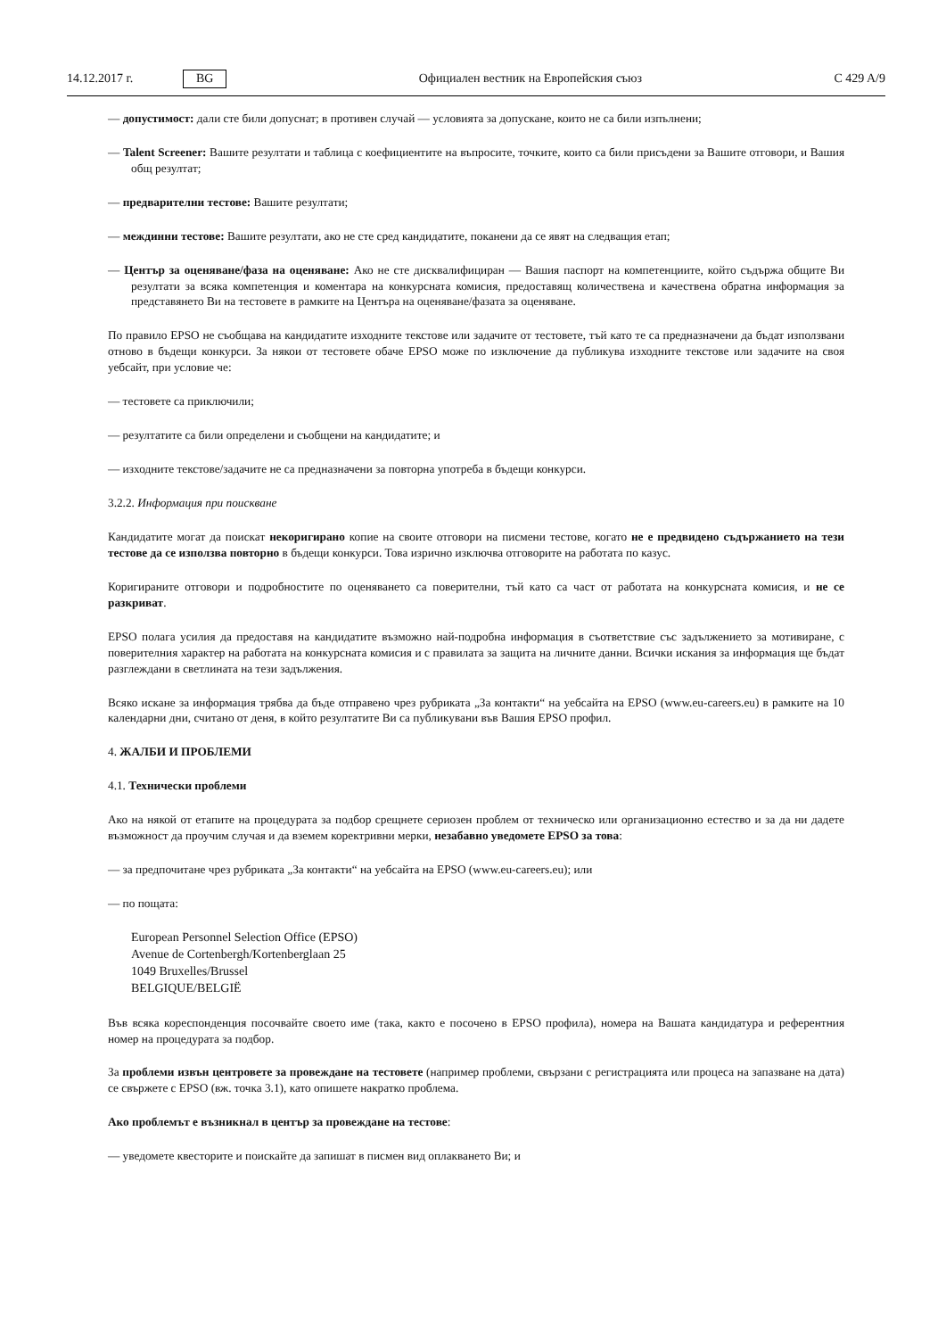14.12.2017 г. BG Официален вестник на Европейския съюз C 429 A/9
— допустимост: дали сте били допуснат; в противен случай — условията за допускане, които не са били изпълнени;
— Talent Screener: Вашите резултати и таблица с коефициентите на въпросите, точките, които са били присъдени за Вашите отговори, и Вашия общ резултат;
— предварителни тестове: Вашите резултати;
— междинни тестове: Вашите резултати, ако не сте сред кандидатите, поканени да се явят на следващия етап;
— Център за оценяване/фаза на оценяване: Ако не сте дисквалифициран — Вашия паспорт на компетенциите, който съдържа общите Ви резултати за всяка компетенция и коментара на конкурсната комисия, предоставящ количествена и качествена обратна информация за представянето Ви на тестовете в рамките на Центъра на оценяване/фазата за оценяване.
По правило EPSO не съобщава на кандидатите изходните текстове или задачите от тестовете, тъй като те са предназначени да бъдат използвани отново в бъдещи конкурси. За някои от тестовете обаче EPSO може по изключение да публикува изходните текстове или задачите на своя уебсайт, при условие че:
— тестовете са приключили;
— резултатите са били определени и съобщени на кандидатите; и
— изходните текстове/задачите не са предназначени за повторна употреба в бъдещи конкурси.
3.2.2. Информация при поискване
Кандидатите могат да поискат некоригирано копие на своите отговори на писмени тестове, когато не е предвидено съдържанието на тези тестове да се използва повторно в бъдещи конкурси. Това изрично изключва отговорите на работата по казус.
Коригираните отговори и подробностите по оценяването са поверителни, тъй като са част от работата на конкурсната комисия, и не се разкриват.
EPSO полага усилия да предоставя на кандидатите възможно най-подробна информация в съответствие със задължението за мотивиране, с поверителния характер на работата на конкурсната комисия и с правилата за защита на личните данни. Всички искания за информация ще бъдат разглеждани в светлината на тези задължения.
Всяко искане за информация трябва да бъде отправено чрез рубриката „За контакти“ на уебсайта на EPSO (www.eu-careers.eu) в рамките на 10 календарни дни, считано от деня, в който резултатите Ви са публикувани във Вашия EPSO профил.
4. ЖАЛБИ И ПРОБЛЕМИ
4.1. Технически проблеми
Ако на някой от етапите на процедурата за подбор срещнете сериозен проблем от техническо или организационно естество и за да ни дадете възможност да проучим случая и да вземем коректривни мерки, незабавно уведомете EPSO за това:
— за предпочитане чрез рубриката „За контакти“ на уебсайта на EPSO (www.eu-careers.eu); или
— по пощата:
European Personnel Selection Office (EPSO)
Avenue de Cortenbergh/Kortenberglaan 25
1049 Bruxelles/Brussel
BELGIQUE/BELGIË
Във всяка кореспонденция посочвайте своето име (така, както е посочено в EPSO профила), номера на Вашата кандидатура и референтния номер на процедурата за подбор.
За проблеми извън центровете за провеждане на тестовете (например проблеми, свързани с регистрацията или процеса на запазване на дата) се свържете с EPSO (вж. точка 3.1), като опишете накратко проблема.
Ако проблемът е възникнал в център за провеждане на тестове:
— уведомете квесторите и поискайте да запишат в писмен вид оплакването Ви; и